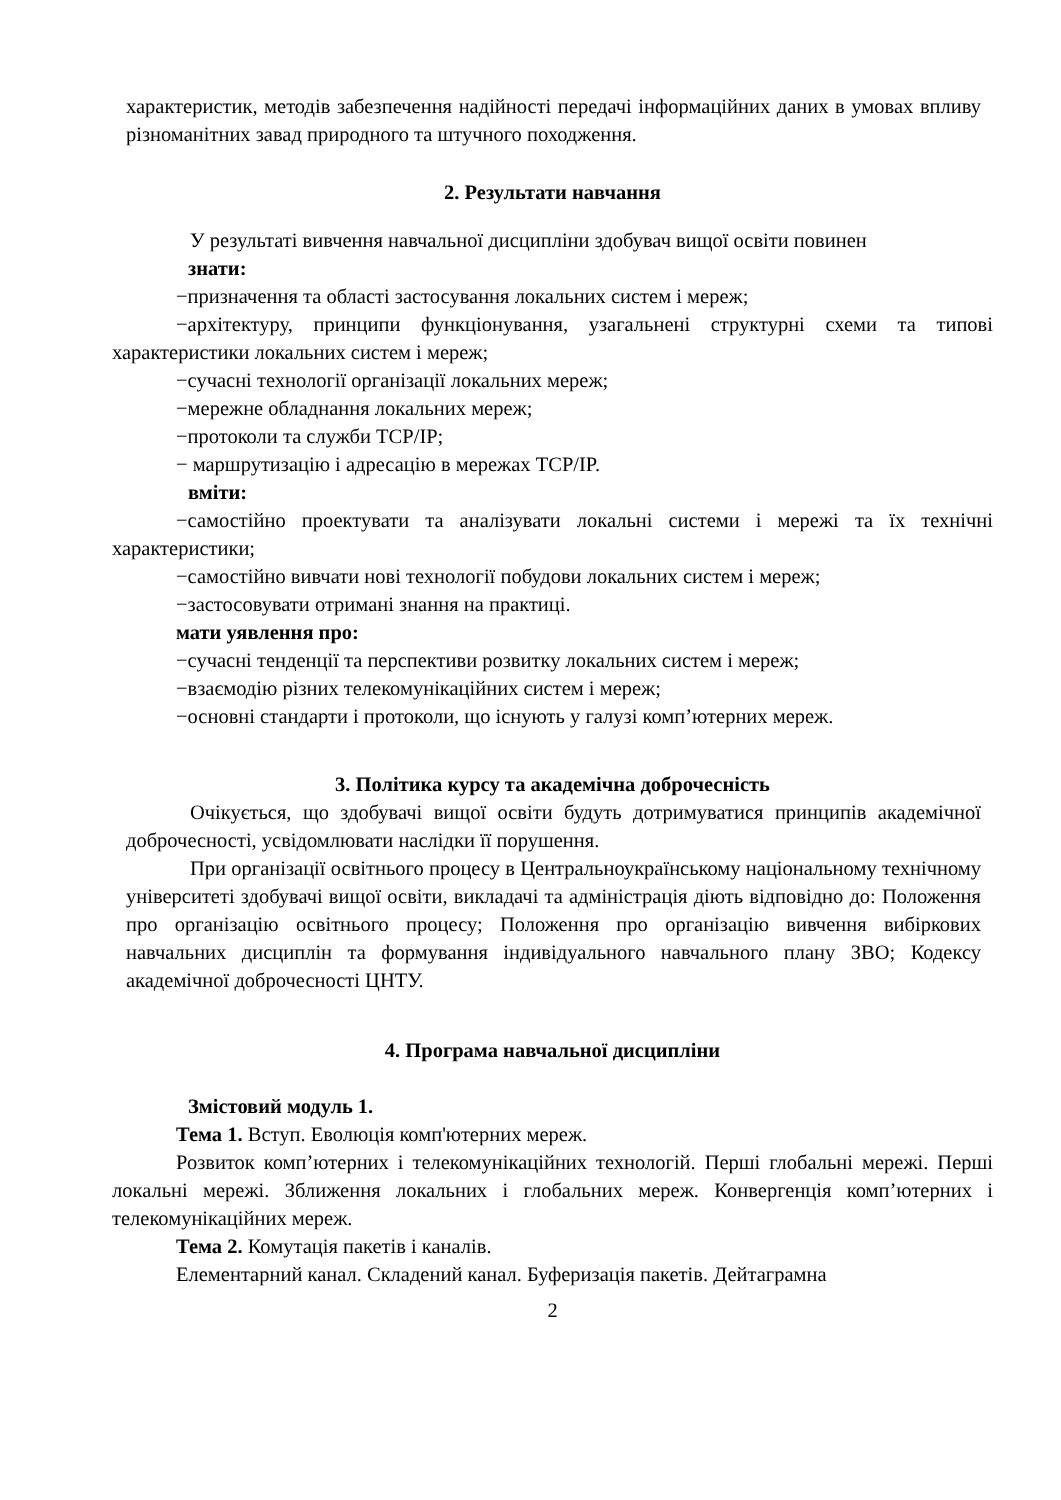характеристик, методів забезпечення надійності передачі інформаційних даних в умовах впливу різноманітних завад природного та штучного походження.
2. Результати навчання
У результаті вивчення навчальної дисципліни здобувач вищої освіти повинен
знати:
−призначення та області застосування локальних систем і мереж;
−архітектуру, принципи функціонування, узагальнені структурні схеми та типові характеристики локальних систем і мереж;
−сучасні технології організації локальних мереж;
−мережне обладнання локальних мереж;
−протоколи та служби TCP/IP;
− маршрутизацію і адресацію в мережах TCP/IP.
вміти:
−самостійно проектувати та аналізувати локальні системи і мережі та їх технічні характеристики;
−самостійно вивчати нові технології побудови локальних систем і мереж;
−застосовувати отримані знання на практиці.
мати уявлення про:
−сучасні тенденції та перспективи розвитку локальних систем і мереж;
−взаємодію різних телекомунікаційних систем і мереж;
−основні стандарти і протоколи, що існують у галузі комп’ютерних мереж.
3. Політика курсу та академічна доброчесність
Очікується, що здобувачі вищої освіти будуть дотримуватися принципів академічної доброчесності, усвідомлювати наслідки її порушення.
При організації освітнього процесу в Центральноукраїнському національному технічному університеті здобувачі вищої освіти, викладачі та адміністрація діють відповідно до: Положення про організацію освітнього процесу; Положення про організацію вивчення вибіркових навчальних дисциплін та формування індивідуального навчального плану ЗВО; Кодексу академічної доброчесності ЦНТУ.
4. Програма навчальної дисципліни
Змістовий модуль 1.
Тема 1. Вступ. Еволюція комп'ютерних мереж.
Розвиток комп’ютерних і телекомунікаційних технологій. Перші глобальні мережі. Перші локальні мережі. Зближення локальних і глобальних мереж. Конвергенція комп’ютерних і телекомунікаційних мереж.
Тема 2. Комутація пакетів і каналів.
Елементарний канал. Складений канал. Буферизація пакетів. Дейтаграмна
2